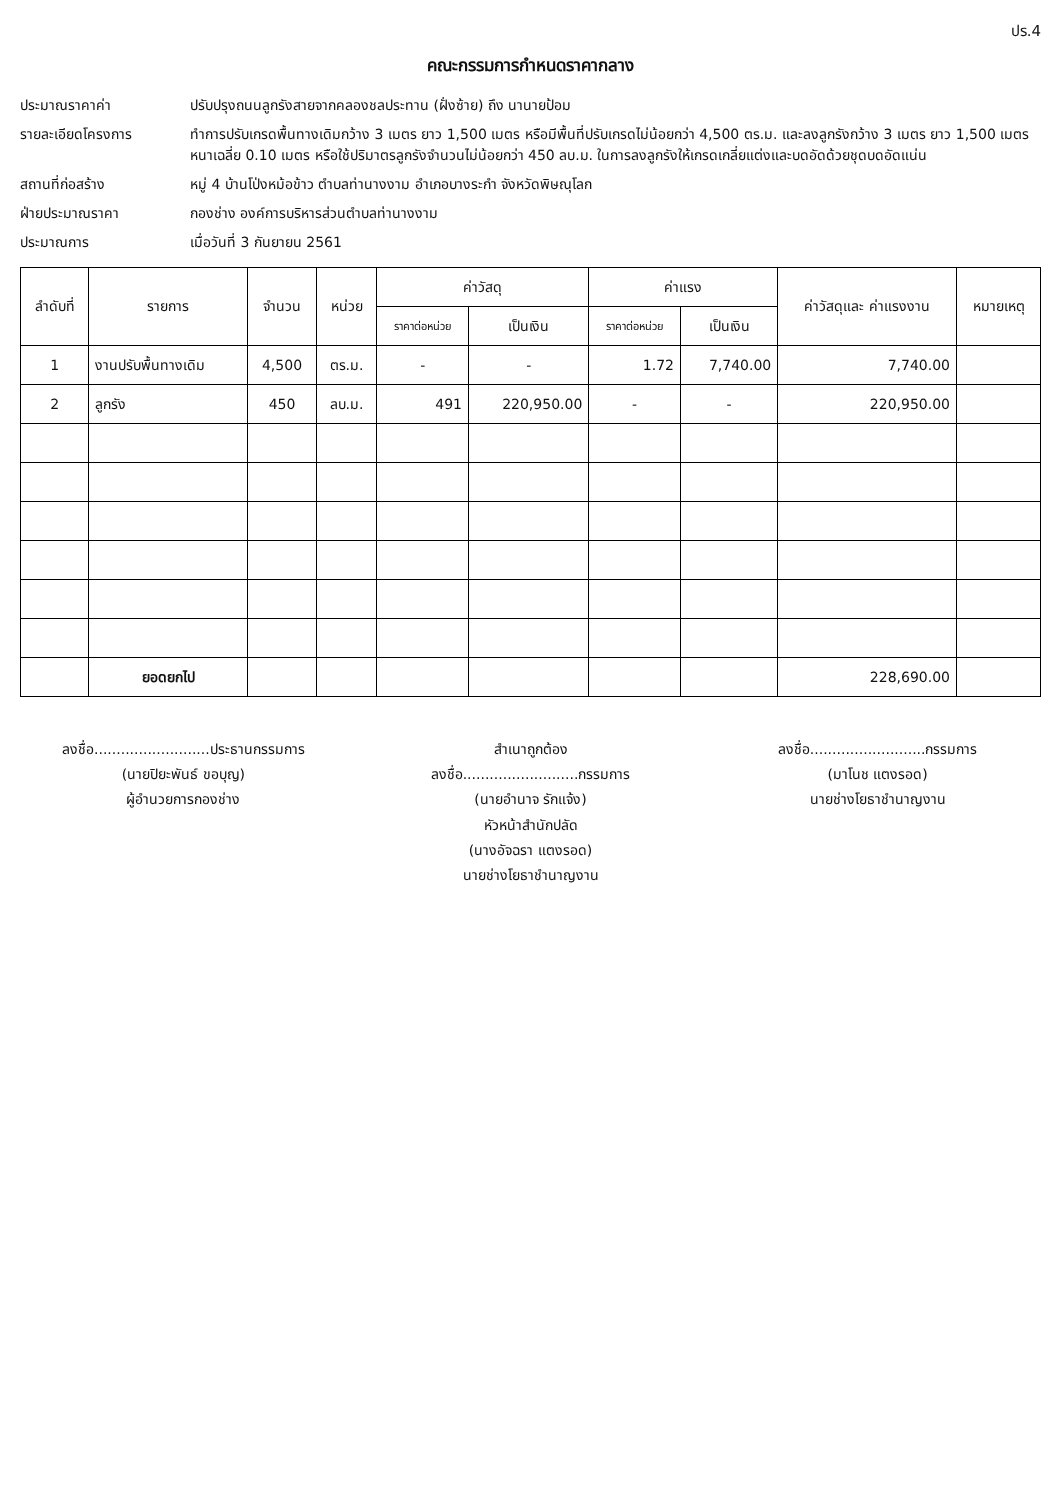ปร.4
คณะกรรมการกำหนดราคากลาง
ประมาณราคาค่า ปรับปรุงถนนลูกรังสายจากคลองชลประทาน (ฝั่งซ้าย) ถึง นานายป้อม
รายละเอียดโครงการ ทำการปรับเกรดพื้นทางเดิมกว้าง 3 เมตร ยาว 1,500 เมตร หรือมีพื้นที่ปรับเกรดไม่น้อยกว่า 4,500 ตร.ม. และลงลูกรังกว้าง 3 เมตร ยาว 1,500 เมตร หนาเฉลี่ย 0.10 เมตร หรือใช้ปริมาตรลูกรังจำนวนไม่น้อยกว่า 450 ลบ.ม. ในการลงลูกรังให้เกรดเกลี่ยแต่งและบดอัดด้วยชุดบดอัดแน่น
สถานที่ก่อสร้าง หมู่ 4 บ้านโป่งหม้อข้าว ตำบลท่านางงาม อำเภอบางระกำ จังหวัดพิษณุโลก
ฝ่ายประมาณราคา กองช่าง องค์การบริหารส่วนตำบลท่านางงาม
ประมาณการ เมื่อวันที่ 3 กันยายน 2561
| ลำดับที่ | รายการ | จำนวน | หน่วย | ค่าวัสดุ | | ค่าแรง | | ค่าวัสดุและ ค่าแรงงาน | หมายเหตุ |
| --- | --- | --- | --- | --- | --- | --- | --- | --- | --- |
| | | | | ราคาต่อหน่วย | เป็นเงิน | ราคาต่อหน่วย | เป็นเงิน | | |
| 1 | งานปรับพื้นทางเดิม | 4,500 | ตร.ม. | - | - | 1.72 | 7,740.00 | 7,740.00 | |
| 2 | ลูกรัง | 450 | ลบ.ม. | 491 | 220,950.00 | - | - | 220,950.00 | |
| | ยอดยกไป | | | | | | | 228,690.00 | |
ลงชื่อ..........................ประธานกรรมการ
(นายปิยะพันธ์ ขอบุญ)
ผู้อำนวยการกองช่าง
สำเนาถูกต้อง
ลงชื่อ..........................กรรมการ
(นายอำนาจ รักแจ้ง)
หัวหน้าสำนักปลัด
(นางอัจฉรา แตงรอด)
นายช่างโยธาชำนาญงาน
ลงชื่อ..........................กรรมการ
(มาโนช แตงรอด)
นายช่างโยธาชำนาญงาน